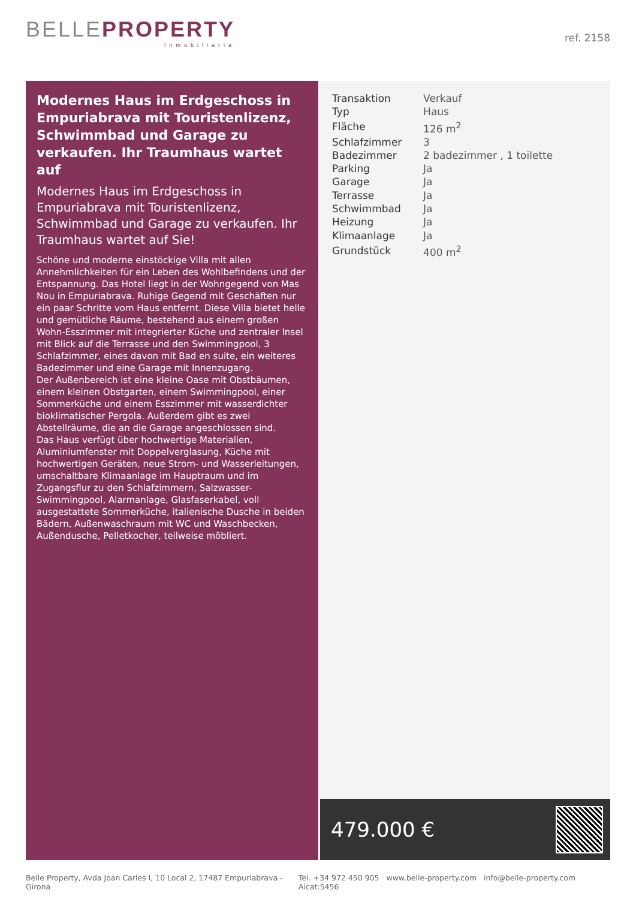BELLEPROPERTY
Inmobiliaria
ref. 2158
Modernes Haus im Erdgeschoss in Empuriabrava mit Touristenlizenz, Schwimmbad und Garage zu verkaufen. Ihr Traumhaus wartet auf
Modernes Haus im Erdgeschoss in Empuriabrava mit Touristenlizenz, Schwimmbad und Garage zu verkaufen. Ihr Traumhaus wartet auf Sie!
Schöne und moderne einstöckige Villa mit allen Annehmlichkeiten für ein Leben des Wohlbefindens und der Entspannung. Das Hotel liegt in der Wohngegend von Mas Nou in Empuriabrava. Ruhige Gegend mit Geschäften nur ein paar Schritte vom Haus entfernt. Diese Villa bietet helle und gemütliche Räume, bestehend aus einem großen Wohn-Esszimmer mit integrierter Küche und zentraler Insel mit Blick auf die Terrasse und den Swimmingpool, 3 Schlafzimmer, eines davon mit Bad en suite, ein weiteres Badezimmer und eine Garage mit Innenzugang.
Der Außenbereich ist eine kleine Oase mit Obstbäumen, einem kleinen Obstgarten, einem Swimmingpool, einer Sommerküche und einem Esszimmer mit wasserdichter bioklimatischer Pergola. Außerdem gibt es zwei Abstellräume, die an die Garage angeschlossen sind.
Das Haus verfügt über hochwertige Materialien, Aluminiumfenster mit Doppelverglasung, Küche mit hochwertigen Geräten, neue Strom- und Wasserleitungen, umschaltbare Klimaanlage im Hauptraum und im Zugangsflur zu den Schlafzimmern, Salzwasser-Swimmingpool, Alarmanlage, Glasfaserkabel, voll ausgestattete Sommerküche, italienische Dusche in beiden Bädern, Außenwaschraum mit WC und Waschbecken, Außendusche, Pelletkocher, teilweise möbliert.
| Transaktion | Verkauf |
| Typ | Haus |
| Fläche | 126 m<sup>2</sup> |
| Schlafzimmer | 3 |
| Badezimmer | 2 badezimmer , 1 toilette |
| Parking | Ja |
| Garage | Ja |
| Terrasse | Ja |
| Schwimmbad | Ja |
| Heizung | Ja |
| Klimaanlage | Ja |
| Grundstück | 400 m<sup>2</sup> |
479.000 €
Belle Property, Avda Joan Carles I, 10 Local 2, 17487 Empuriabrava - Girona Tel. +34 972 450 905 www.belle-property.com info@belle-property.com Aicat:5456